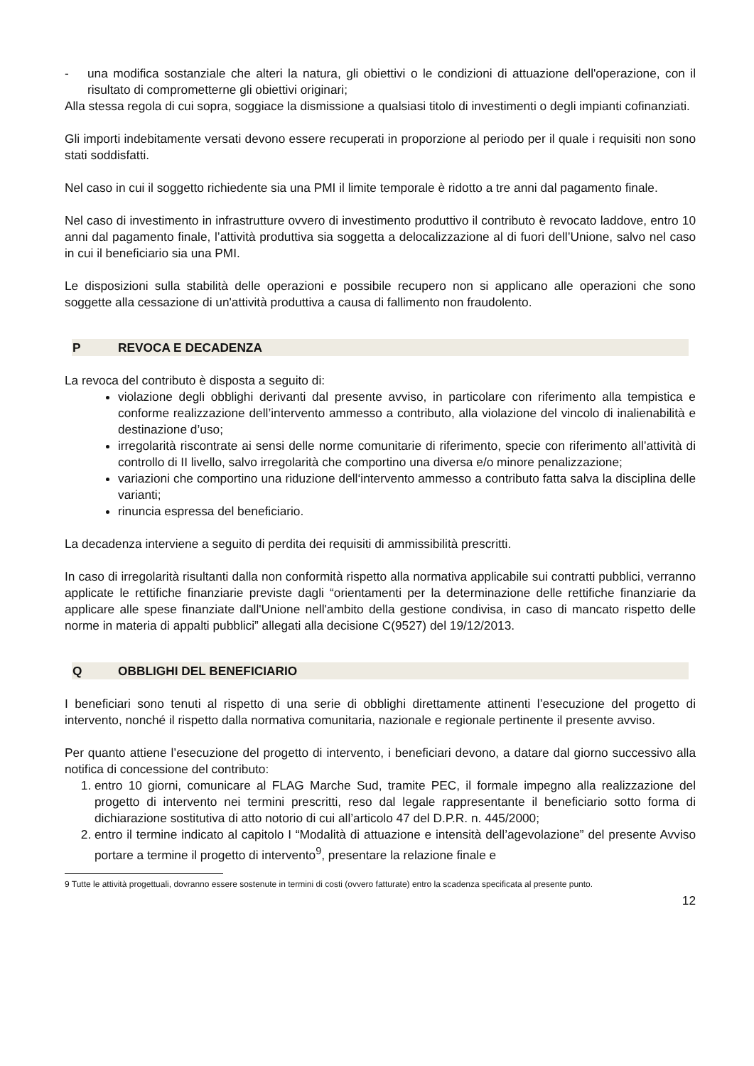- una modifica sostanziale che alteri la natura, gli obiettivi o le condizioni di attuazione dell'operazione, con il risultato di comprometterne gli obiettivi originari;
Alla stessa regola di cui sopra, soggiace la dismissione a qualsiasi titolo di investimenti o degli impianti cofinanziati.
Gli importi indebitamente versati devono essere recuperati in proporzione al periodo per il quale i requisiti non sono stati soddisfatti.
Nel caso in cui il soggetto richiedente sia una PMI il limite temporale è ridotto a tre anni dal pagamento finale.
Nel caso di investimento in infrastrutture ovvero di investimento produttivo il contributo è revocato laddove, entro 10 anni dal pagamento finale, l’attività produttiva sia soggetta a delocalizzazione al di fuori dell’Unione, salvo nel caso in cui il beneficiario sia una PMI.
Le disposizioni sulla stabilità delle operazioni e possibile recupero non si applicano alle operazioni che sono soggette alla cessazione di un'attività produttiva a causa di fallimento non fraudolento.
P REVOCA E DECADENZA
La revoca del contributo è disposta a seguito di:
violazione degli obblighi derivanti dal presente avviso, in particolare con riferimento alla tempistica e conforme realizzazione dell’intervento ammesso a contributo, alla violazione del vincolo di inalienabilità e destinazione d’uso;
irregolarità riscontrate ai sensi delle norme comunitarie di riferimento, specie con riferimento all’attività di controllo di II livello, salvo irregolarità che comportino una diversa e/o minore penalizzazione;
variazioni che comportino una riduzione dell‘intervento ammesso a contributo fatta salva la disciplina delle varianti;
rinuncia espressa del beneficiario.
La decadenza interviene a seguito di perdita dei requisiti di ammissibilità prescritti.
In caso di irregolarità risultanti dalla non conformità rispetto alla normativa applicabile sui contratti pubblici, verranno applicate le rettifiche finanziarie previste dagli “orientamenti per la determinazione delle rettifiche finanziarie da applicare alle spese finanziate dall'Unione nell'ambito della gestione condivisa, in caso di mancato rispetto delle norme in materia di appalti pubblici” allegati alla decisione C(9527) del 19/12/2013.
Q OBBLIGHI DEL BENEFICIARIO
I beneficiari sono tenuti al rispetto di una serie di obblighi direttamente attinenti l’esecuzione del progetto di intervento, nonché il rispetto dalla normativa comunitaria, nazionale e regionale pertinente il presente avviso.
Per quanto attiene l’esecuzione del progetto di intervento, i beneficiari devono, a datare dal giorno successivo alla notifica di concessione del contributo:
1. entro 10 giorni, comunicare al FLAG Marche Sud, tramite PEC, il formale impegno alla realizzazione del progetto di intervento nei termini prescritti, reso dal legale rappresentante il beneficiario sotto forma di dichiarazione sostitutiva di atto notorio di cui all’articolo 47 del D.P.R. n. 445/2000;
2. entro il termine indicato al capitolo I “Modalità di attuazione e intensità dell’agevolazione” del presente Avviso portare a termine il progetto di intervento<sup>9</sup>, presentare la relazione finale e
9 Tutte le attività progettuali, dovranno essere sostenute in termini di costi (ovvero fatturate) entro la scadenza specificata al presente punto.
12